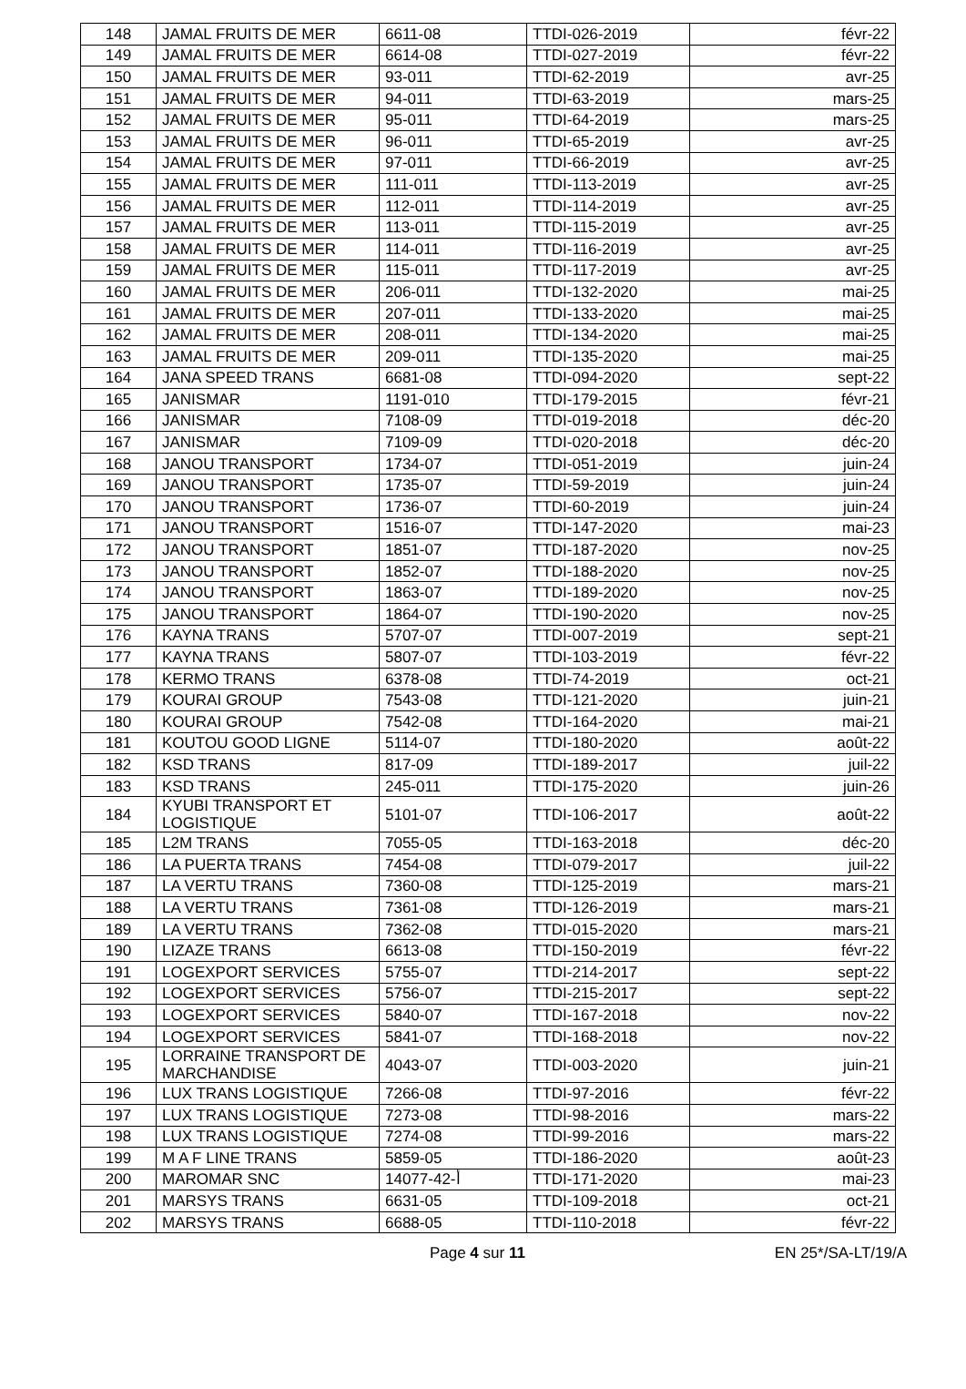| 148 | JAMAL FRUITS DE MER | 6611-08 | TTDI-026-2019 | févr-22 |
| 149 | JAMAL FRUITS DE MER | 6614-08 | TTDI-027-2019 | févr-22 |
| 150 | JAMAL FRUITS DE MER | 93-011 | TTDI-62-2019 | avr-25 |
| 151 | JAMAL FRUITS DE MER | 94-011 | TTDI-63-2019 | mars-25 |
| 152 | JAMAL FRUITS DE MER | 95-011 | TTDI-64-2019 | mars-25 |
| 153 | JAMAL FRUITS DE MER | 96-011 | TTDI-65-2019 | avr-25 |
| 154 | JAMAL FRUITS DE MER | 97-011 | TTDI-66-2019 | avr-25 |
| 155 | JAMAL FRUITS DE MER | 111-011 | TTDI-113-2019 | avr-25 |
| 156 | JAMAL FRUITS DE MER | 112-011 | TTDI-114-2019 | avr-25 |
| 157 | JAMAL FRUITS DE MER | 113-011 | TTDI-115-2019 | avr-25 |
| 158 | JAMAL FRUITS DE MER | 114-011 | TTDI-116-2019 | avr-25 |
| 159 | JAMAL FRUITS DE MER | 115-011 | TTDI-117-2019 | avr-25 |
| 160 | JAMAL FRUITS DE MER | 206-011 | TTDI-132-2020 | mai-25 |
| 161 | JAMAL FRUITS DE MER | 207-011 | TTDI-133-2020 | mai-25 |
| 162 | JAMAL FRUITS DE MER | 208-011 | TTDI-134-2020 | mai-25 |
| 163 | JAMAL FRUITS DE MER | 209-011 | TTDI-135-2020 | mai-25 |
| 164 | JANA SPEED TRANS | 6681-08 | TTDI-094-2020 | sept-22 |
| 165 | JANISMAR | 1191-010 | TTDI-179-2015 | févr-21 |
| 166 | JANISMAR | 7108-09 | TTDI-019-2018 | déc-20 |
| 167 | JANISMAR | 7109-09 | TTDI-020-2018 | déc-20 |
| 168 | JANOU TRANSPORT | 1734-07 | TTDI-051-2019 | juin-24 |
| 169 | JANOU TRANSPORT | 1735-07 | TTDI-59-2019 | juin-24 |
| 170 | JANOU TRANSPORT | 1736-07 | TTDI-60-2019 | juin-24 |
| 171 | JANOU TRANSPORT | 1516-07 | TTDI-147-2020 | mai-23 |
| 172 | JANOU TRANSPORT | 1851-07 | TTDI-187-2020 | nov-25 |
| 173 | JANOU TRANSPORT | 1852-07 | TTDI-188-2020 | nov-25 |
| 174 | JANOU TRANSPORT | 1863-07 | TTDI-189-2020 | nov-25 |
| 175 | JANOU TRANSPORT | 1864-07 | TTDI-190-2020 | nov-25 |
| 176 | KAYNA TRANS | 5707-07 | TTDI-007-2019 | sept-21 |
| 177 | KAYNA TRANS | 5807-07 | TTDI-103-2019 | févr-22 |
| 178 | KERMO TRANS | 6378-08 | TTDI-74-2019 | oct-21 |
| 179 | KOURAI GROUP | 7543-08 | TTDI-121-2020 | juin-21 |
| 180 | KOURAI GROUP | 7542-08 | TTDI-164-2020 | mai-21 |
| 181 | KOUTOU GOOD LIGNE | 5114-07 | TTDI-180-2020 | août-22 |
| 182 | KSD TRANS | 817-09 | TTDI-189-2017 | juil-22 |
| 183 | KSD TRANS | 245-011 | TTDI-175-2020 | juin-26 |
| 184 | KYUBI TRANSPORT ET LOGISTIQUE | 5101-07 | TTDI-106-2017 | août-22 |
| 185 | L2M TRANS | 7055-05 | TTDI-163-2018 | déc-20 |
| 186 | LA PUERTA TRANS | 7454-08 | TTDI-079-2017 | juil-22 |
| 187 | LA VERTU TRANS | 7360-08 | TTDI-125-2019 | mars-21 |
| 188 | LA VERTU TRANS | 7361-08 | TTDI-126-2019 | mars-21 |
| 189 | LA VERTU TRANS | 7362-08 | TTDI-015-2020 | mars-21 |
| 190 | LIZAZE TRANS | 6613-08 | TTDI-150-2019 | févr-22 |
| 191 | LOGEXPORT SERVICES | 5755-07 | TTDI-214-2017 | sept-22 |
| 192 | LOGEXPORT SERVICES | 5756-07 | TTDI-215-2017 | sept-22 |
| 193 | LOGEXPORT SERVICES | 5840-07 | TTDI-167-2018 | nov-22 |
| 194 | LOGEXPORT SERVICES | 5841-07 | TTDI-168-2018 | nov-22 |
| 195 | LORRAINE TRANSPORT DE MARCHANDISE | 4043-07 | TTDI-003-2020 | juin-21 |
| 196 | LUX TRANS LOGISTIQUE | 7266-08 | TTDI-97-2016 | févr-22 |
| 197 | LUX TRANS LOGISTIQUE | 7273-08 | TTDI-98-2016 | mars-22 |
| 198 | LUX TRANS LOGISTIQUE | 7274-08 | TTDI-99-2016 | mars-22 |
| 199 | M A F LINE TRANS | 5859-05 | TTDI-186-2020 | août-23 |
| 200 | MAROMAR SNC | 14077-أ-42 | TTDI-171-2020 | mai-23 |
| 201 | MARSYS TRANS | 6631-05 | TTDI-109-2018 | oct-21 |
| 202 | MARSYS TRANS | 6688-05 | TTDI-110-2018 | févr-22 |
Page 4 sur 11 EN 25*/SA-LT/19/A